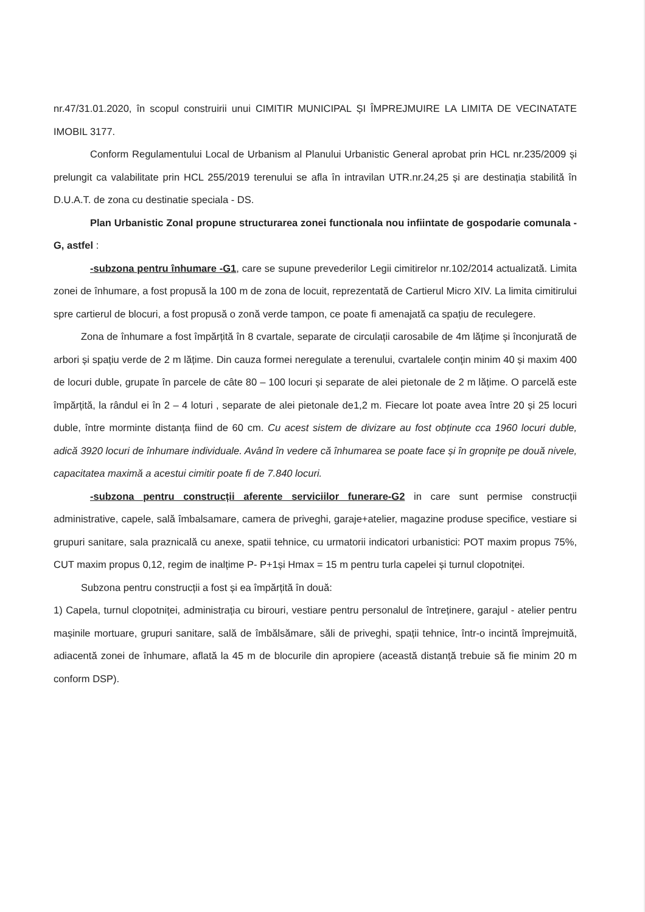nr.47/31.01.2020, în scopul construirii unui CIMITIR MUNICIPAL ȘI ÎMPREJMUIRE LA LIMITA DE VECINATATE IMOBIL 3177.
Conform Regulamentului Local de Urbanism al Planului Urbanistic General aprobat prin HCL nr.235/2009 și prelungit ca valabilitate prin HCL 255/2019 terenului se afla în intravilan UTR.nr.24,25 și are destinația stabilită în D.U.A.T. de zona cu destinatie speciala - DS.
Plan Urbanistic Zonal propune structurarea zonei functionala nou infiintate de gospodarie comunala -G, astfel :
-subzona pentru înhumare -G1, care se supune prevederilor Legii cimitirelor nr.102/2014 actualizată. Limita zonei de înhumare, a fost propusă la 100 m de zona de locuit, reprezentată de Cartierul Micro XIV. La limita cimitirului spre cartierul de blocuri, a fost propusă o zonă verde tampon, ce poate fi amenajată ca spațiu de reculegere.
Zona de înhumare a fost împărțită în 8 cvartale, separate de circulații carosabile de 4m lățime și înconjurată de arbori și spațiu verde de 2 m lățime. Din cauza formei neregulate a terenului, cvartalele conțin minim 40 și maxim 400 de locuri duble, grupate în parcele de câte 80 – 100 locuri și separate de alei pietonale de 2 m lățime. O parcelă este împărțită, la rândul ei în 2 – 4 loturi , separate de alei pietonale de1,2 m. Fiecare lot poate avea între 20 și 25 locuri duble, între morminte distanța fiind de 60 cm. Cu acest sistem de divizare au fost obținute cca 1960 locuri duble, adică 3920 locuri de înhumare individuale. Având în vedere că înhumarea se poate face și în gropnițe pe două nivele, capacitatea maximă a acestui cimitir poate fi de 7.840 locuri.
-subzona pentru construcții aferente serviciilor funerare-G2 in care sunt permise construcții administrative, capele, sală îmbalsamare, camera de priveghi, garaje+atelier, magazine produse specifice, vestiare si grupuri sanitare, sala praznicală cu anexe, spatii tehnice, cu urmatorii indicatori urbanistici: POT maxim propus 75%, CUT maxim propus 0,12, regim de inalțime P- P+1și Hmax = 15 m pentru turla capelei și turnul clopotniței.
Subzona pentru construcții a fost și ea împărțită în două:
1) Capela, turnul clopotniței, administrația cu birouri, vestiare pentru personalul de întreținere, garajul - atelier pentru mașinile mortuare, grupuri sanitare, sală de îmbălsămare, săli de priveghi, spații tehnice, într-o incintă împrejmuită, adiacentă zonei de înhumare, aflată la 45 m de blocurile din apropiere (această distanță trebuie să fie minim 20 m conform DSP).